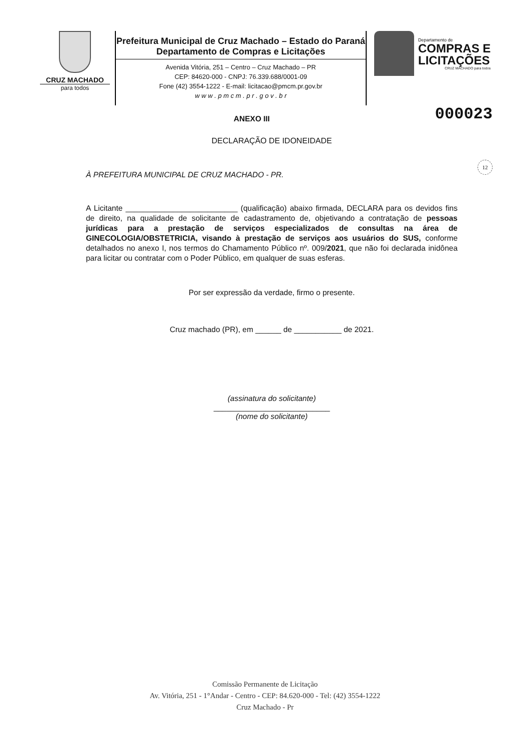CRUZ MACHADO
para todos
Prefeitura Municipal de Cruz Machado – Estado do Paraná
Departamento de Compras e Licitações
Avenida Vitória, 251 – Centro – Cruz Machado – PR
CEP: 84620-000 - CNPJ: 76.339.688/0001-09
Fone (42) 3554-1222 - E-mail: licitacao@pmcm.pr.gov.br
w w w . p m c m . p r . g o v . b r
Departamento de
COMPRAS E
LICITAÇÕES
CRUZ MACHADO para todos
000023
12
ANEXO III
DECLARAÇÃO DE IDONEIDADE
À PREFEITURA MUNICIPAL DE CRUZ MACHADO - PR.
A Licitante __________________________ (qualificação) abaixo firmada, DECLARA para os devidos fins de direito, na qualidade de solicitante de cadastramento de, objetivando a contratação de pessoas jurídicas para a prestação de serviços especializados de consultas na área de GINECOLOGIA/OBSTETRICIA, visando à prestação de serviços aos usuários do SUS, conforme detalhados no anexo I, nos termos do Chamamento Público nº. 009/2021, que não foi declarada inidônea para licitar ou contratar com o Poder Público, em qualquer de suas esferas.
Por ser expressão da verdade, firmo o presente.
Cruz machado (PR), em ______ de ___________ de 2021.
(assinatura do solicitante)
___________________________
(nome do solicitante)
Comissão Permanente de Licitação
Av. Vitória, 251 - 1°Andar - Centro - CEP: 84.620-000 - Tel: (42) 3554-1222
Cruz Machado - Pr